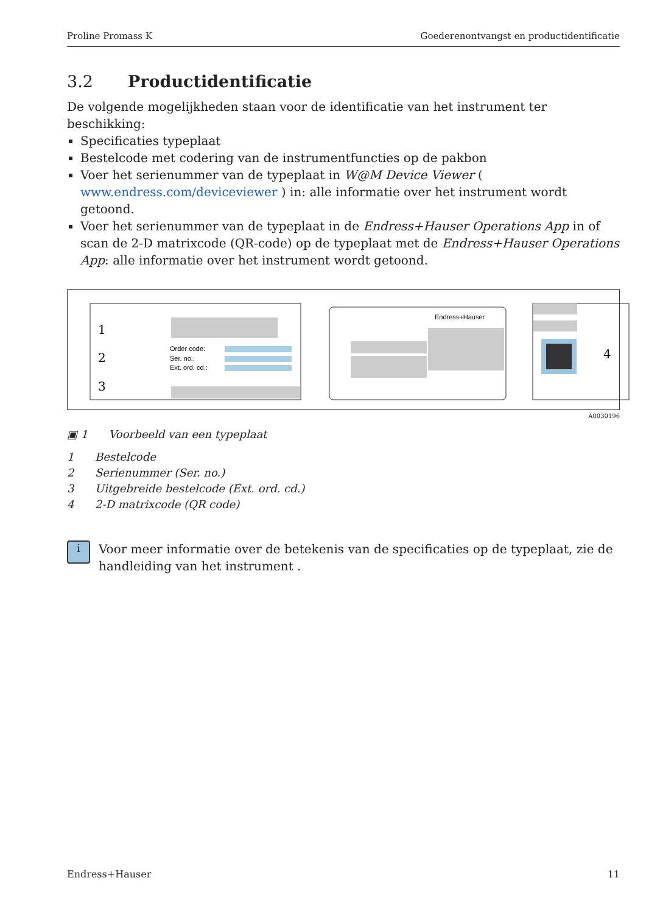Proline Promass K Goederenontvangst en productidentificatie
3.2 Productidentificatie
De volgende mogelijkheden staan voor de identificatie van het instrument ter beschikking:
Specificaties typeplaat
Bestelcode met codering van de instrumentfuncties op de pakbon
Voer het serienummer van de typeplaat in W@M Device Viewer ( www.endress.com/deviceviewer ) in: alle informatie over het instrument wordt getoond.
Voer het serienummer van de typeplaat in de Endress+Hauser Operations App in of scan de 2-D matrixcode (QR-code) op de typeplaat met de Endress+Hauser Operations App: alle informatie over het instrument wordt getoond.
1
2
3
4
Order code:
Ser. no.:
Ext. ord. cd.:
Endress+Hauser
A0030196
▣ 1 Voorbeeld van een typeplaat
1 Bestelcode
2 Serienummer (Ser. no.)
3 Uitgebreide bestelcode (Ext. ord. cd.)
4 2-D matrixcode (QR code)
i
Voor meer informatie over de betekenis van de specificaties op de typeplaat, zie de handleiding van het instrument .
Endress+Hauser 11